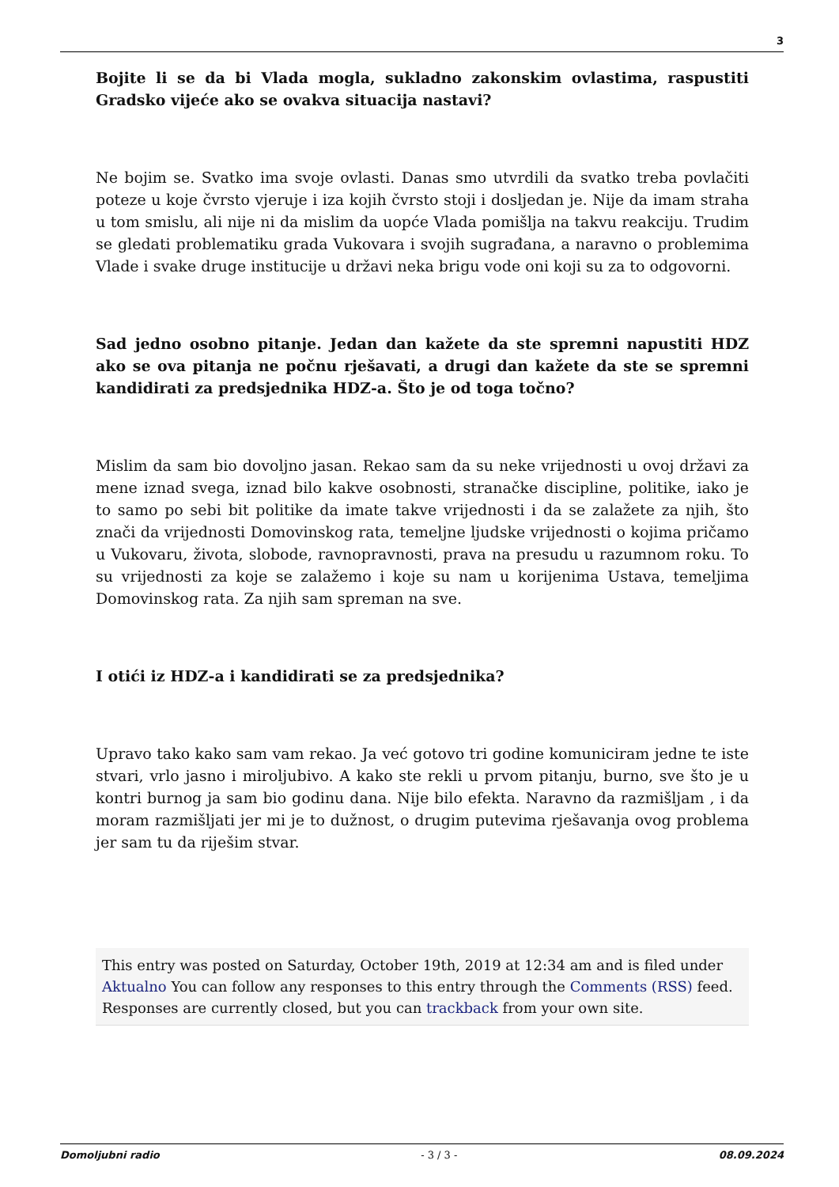3
Bojite li se da bi Vlada mogla, sukladno zakonskim ovlastima, raspustiti Gradsko vijeće ako se ovakva situacija nastavi?
Ne bojim se. Svatko ima svoje ovlasti. Danas smo utvrdili da svatko treba povlačiti poteze u koje čvrsto vjeruje i iza kojih čvrsto stoji i dosljedan je. Nije da imam straha u tom smislu, ali nije ni da mislim da uopće Vlada pomišlja na takvu reakciju. Trudim se gledati problematiku grada Vukovara i svojih sugrađana, a naravno o problemima Vlade i svake druge institucije u državi neka brigu vode oni koji su za to odgovorni.
Sad jedno osobno pitanje. Jedan dan kažete da ste spremni napustiti HDZ ako se ova pitanja ne počnu rješavati, a drugi dan kažete da ste se spremni kandidirati za predsjednika HDZ-a. Što je od toga točno?
Mislim da sam bio dovoljno jasan. Rekao sam da su neke vrijednosti u ovoj državi za mene iznad svega, iznad bilo kakve osobnosti, stranačke discipline, politike, iako je to samo po sebi bit politike da imate takve vrijednosti i da se zalažete za njih, što znači da vrijednosti Domovinskog rata, temeljne ljudske vrijednosti o kojima pričamo u Vukovaru, života, slobode, ravnopravnosti, prava na presudu u razumnom roku. To su vrijednosti za koje se zalažemo i koje su nam u korijenima Ustava, temeljima Domovinskog rata. Za njih sam spreman na sve.
I otići iz HDZ-a i kandidirati se za predsjednika?
Upravo tako kako sam vam rekao. Ja već gotovo tri godine komuniciram jedne te iste stvari, vrlo jasno i miroljubivo. A kako ste rekli u prvom pitanju, burno, sve što je u kontri burnog ja sam bio godinu dana. Nije bilo efekta. Naravno da razmišljam , i da moram razmišljati jer mi je to dužnost, o drugim putevima rješavanja ovog problema jer sam tu da riješim stvar.
This entry was posted on Saturday, October 19th, 2019 at 12:34 am and is filed under Aktualno You can follow any responses to this entry through the Comments (RSS) feed. Responses are currently closed, but you can trackback from your own site.
Domoljubni radio - 3 / 3 - 08.09.2024